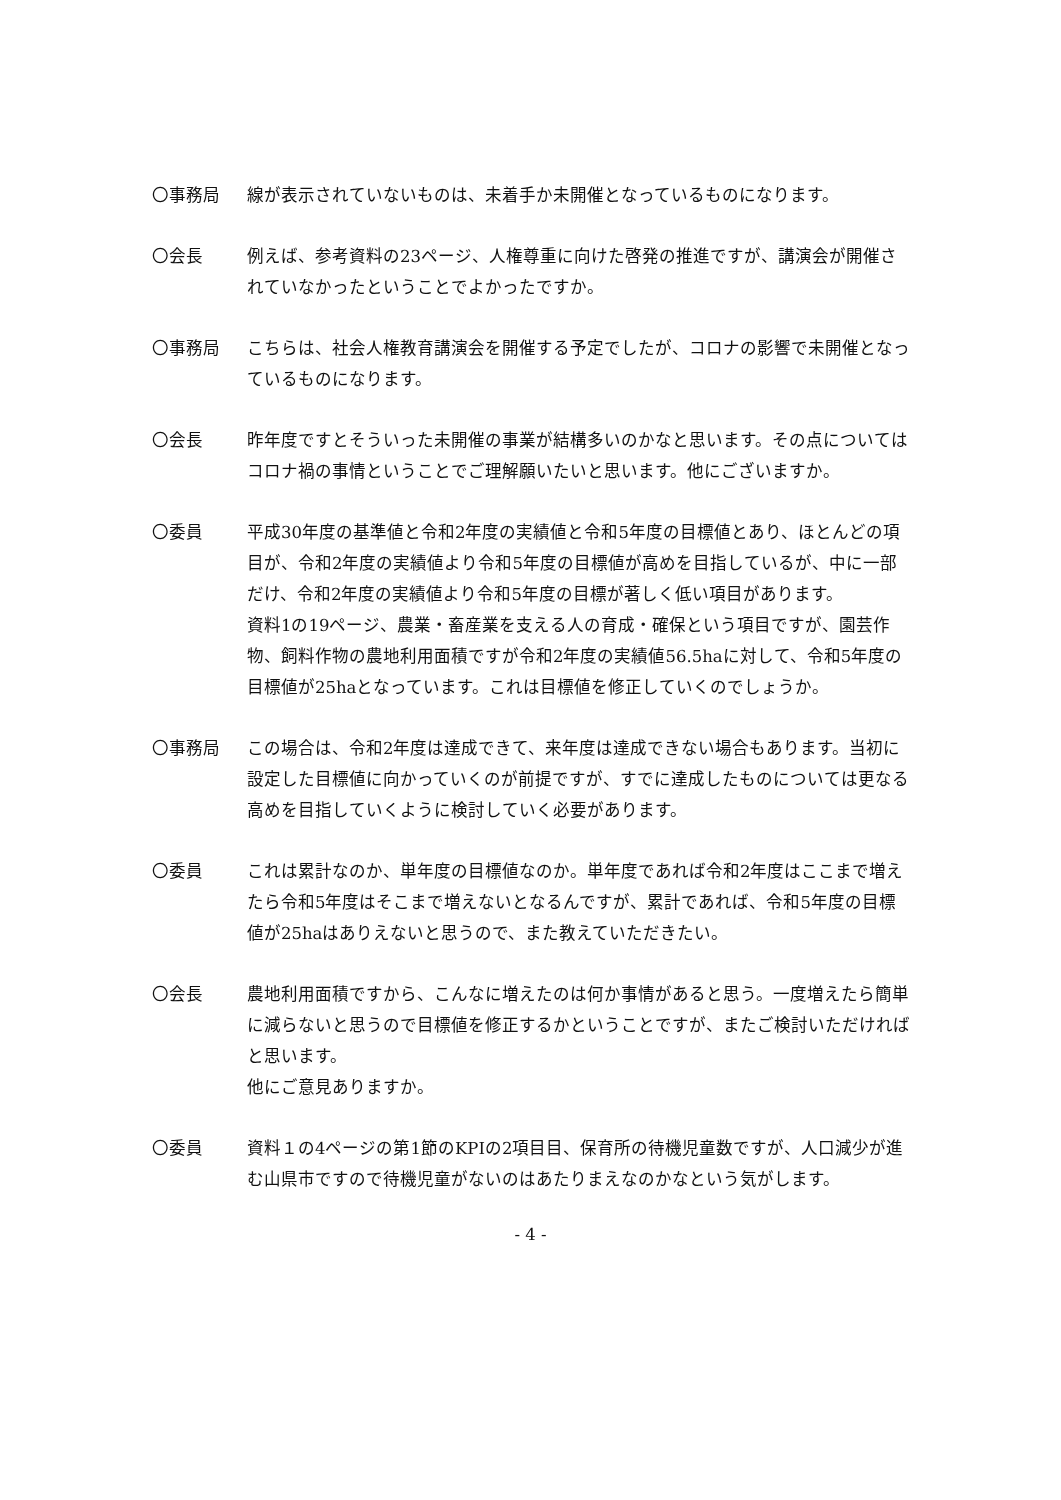〇事務局 線が表示されていないものは、未着手か未開催となっているものになります。
〇会長 例えば、参考資料の23ページ、人権尊重に向けた啓発の推進ですが、講演会が開催されていなかったということでよかったですか。
〇事務局 こちらは、社会人権教育講演会を開催する予定でしたが、コロナの影響で未開催となっているものになります。
〇会長 昨年度ですとそういった未開催の事業が結構多いのかなと思います。その点についてはコロナ禍の事情ということでご理解願いたいと思います。他にございますか。
〇委員 平成30年度の基準値と令和2年度の実績値と令和5年度の目標値とあり、ほとんどの項目が、令和2年度の実績値より令和5年度の目標値が高めを目指しているが、中に一部だけ、令和2年度の実績値より令和5年度の目標が著しく低い項目があります。
資料1の19ページ、農業・畜産業を支える人の育成・確保という項目ですが、園芸作物、飼料作物の農地利用面積ですが令和2年度の実績値56.5haに対して、令和5年度の目標値が25haとなっています。これは目標値を修正していくのでしょうか。
〇事務局 この場合は、令和2年度は達成できて、来年度は達成できない場合もあります。当初に設定した目標値に向かっていくのが前提ですが、すでに達成したものについては更なる高めを目指していくように検討していく必要があります。
〇委員 これは累計なのか、単年度の目標値なのか。単年度であれば令和2年度はここまで増えたら令和5年度はそこまで増えないとなるんですが、累計であれば、令和5年度の目標値が25haはありえないと思うので、また教えていただきたい。
〇会長 農地利用面積ですから、こんなに増えたのは何か事情があると思う。一度増えたら簡単に減らないと思うので目標値を修正するかということですが、またご検討いただければと思います。
他にご意見ありますか。
〇委員 資料１の4ページの第1節のKPIの2項目目、保育所の待機児童数ですが、人口減少が進む山県市ですので待機児童がないのはあたりまえなのかなという気がします。
- 4 -